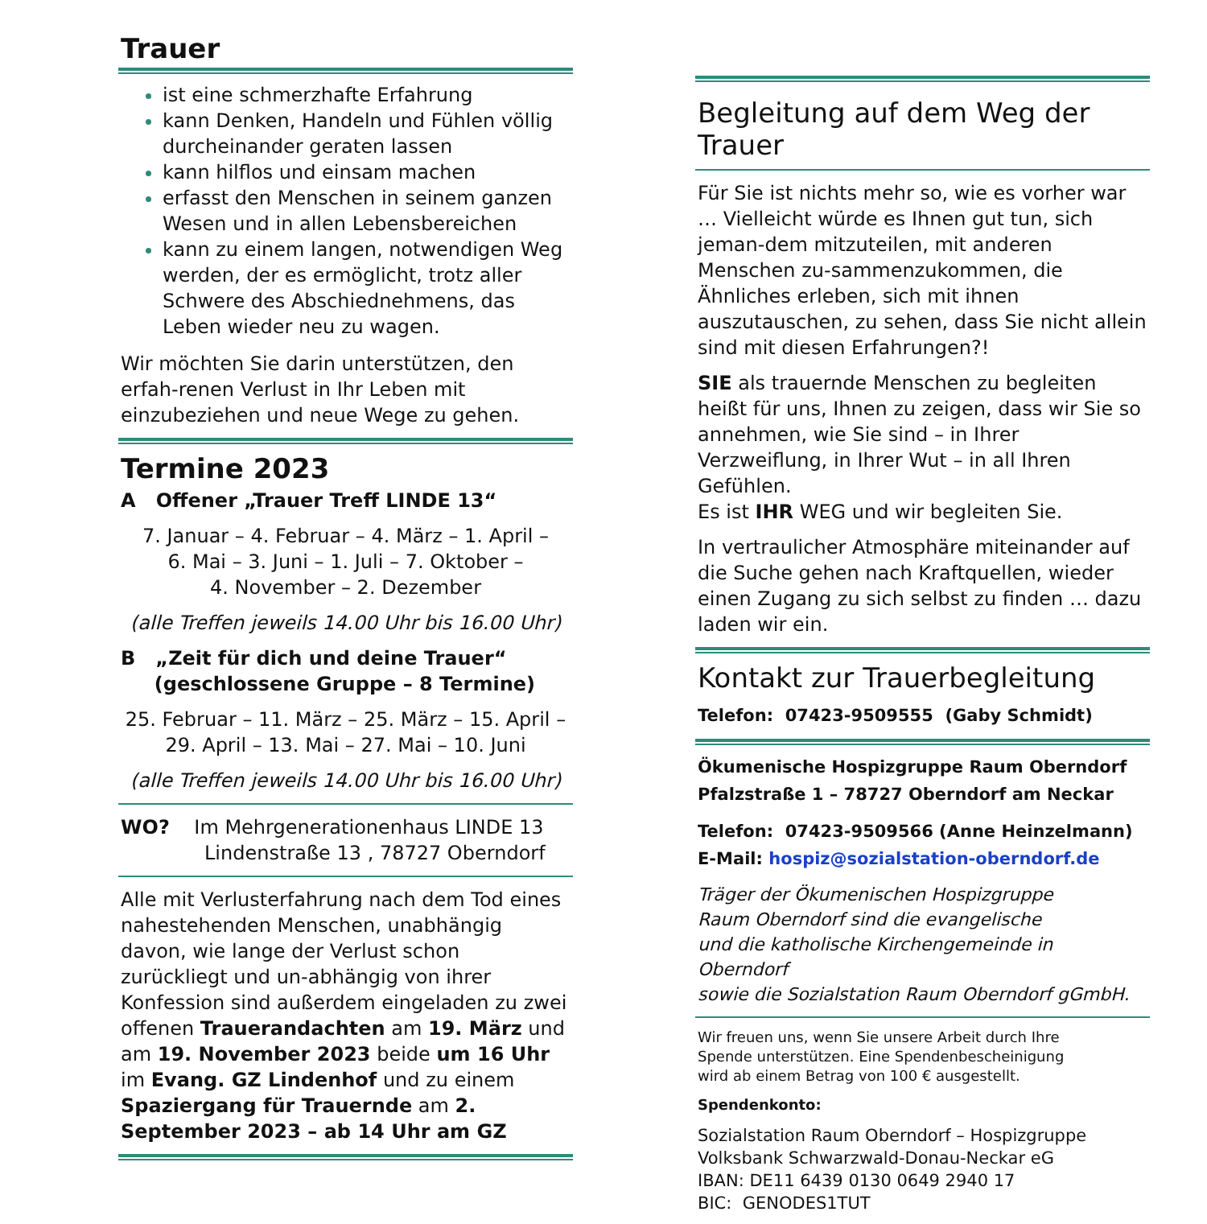Trauer
ist eine schmerzhafte Erfahrung
kann Denken, Handeln und Fühlen völlig durcheinander geraten lassen
kann hilflos und einsam machen
erfasst den Menschen in seinem ganzen Wesen und in allen Lebensbereichen
kann zu einem langen, notwendigen Weg werden, der es ermöglicht, trotz aller Schwere des Abschiednehmens, das Leben wieder neu zu wagen.
Wir möchten Sie darin unterstützen, den erfah-renen Verlust in Ihr Leben mit einzubeziehen und neue Wege zu gehen.
Termine 2023
A Offener „Trauer Treff LINDE 13“
7. Januar – 4. Februar – 4. März – 1. April –
6. Mai – 3. Juni – 1. Juli – 7. Oktober –
4. November – 2. Dezember
(alle Treffen jeweils 14.00 Uhr bis 16.00 Uhr)
B „Zeit für dich und deine Trauer“
(geschlossene Gruppe – 8 Termine)
25. Februar – 11. März – 25. März – 15. April –
29. April – 13. Mai – 27. Mai – 10. Juni
(alle Treffen jeweils 14.00 Uhr bis 16.00 Uhr)
WO? Im Mehrgenerationenhaus LINDE 13
Lindenstraße 13 , 78727 Oberndorf
Alle mit Verlusterfahrung nach dem Tod eines nahestehenden Menschen, unabhängig davon, wie lange der Verlust schon zurückliegt und un-abhängig von ihrer Konfession sind außerdem eingeladen zu zwei offenen Trauerandachten am 19. März und am 19. November 2023 beide um 16 Uhr im Evang. GZ Lindenhof und zu einem Spaziergang für Trauernde am 2. September 2023 – ab 14 Uhr am GZ
Begleitung auf dem Weg der Trauer
Für Sie ist nichts mehr so, wie es vorher war … Vielleicht würde es Ihnen gut tun, sich jeman-dem mitzuteilen, mit anderen Menschen zu-sammenzukommen, die Ähnliches erleben, sich mit ihnen auszutauschen, zu sehen, dass Sie nicht allein sind mit diesen Erfahrungen?!
SIE als trauernde Menschen zu begleiten heißt für uns, Ihnen zu zeigen, dass wir Sie so annehmen, wie Sie sind – in Ihrer Verzweiflung, in Ihrer Wut – in all Ihren Gefühlen.
Es ist IHR WEG und wir begleiten Sie.
In vertraulicher Atmosphäre miteinander auf die Suche gehen nach Kraftquellen, wieder einen Zugang zu sich selbst zu finden … dazu laden wir ein.
Kontakt zur Trauerbegleitung
Telefon: 07423-9509555 (Gaby Schmidt)
Ökumenische Hospizgruppe Raum Oberndorf
Pfalzstraße 1 – 78727 Oberndorf am Neckar
Telefon: 07423-9509566 (Anne Heinzelmann)
E-Mail: hospiz@sozialstation-oberndorf.de
Träger der Ökumenischen Hospizgruppe
Raum Oberndorf sind die evangelische
und die katholische Kirchengemeinde in Oberndorf
sowie die Sozialstation Raum Oberndorf gGmbH.
Wir freuen uns, wenn Sie unsere Arbeit durch Ihre
Spende unterstützen. Eine Spendenbescheinigung
wird ab einem Betrag von 100 € ausgestellt.
Spendenkonto:
Sozialstation Raum Oberndorf – Hospizgruppe
Volksbank Schwarzwald-Donau-Neckar eG
IBAN: DE11 6439 0130 0649 2940 17
BIC: GENODES1TUT